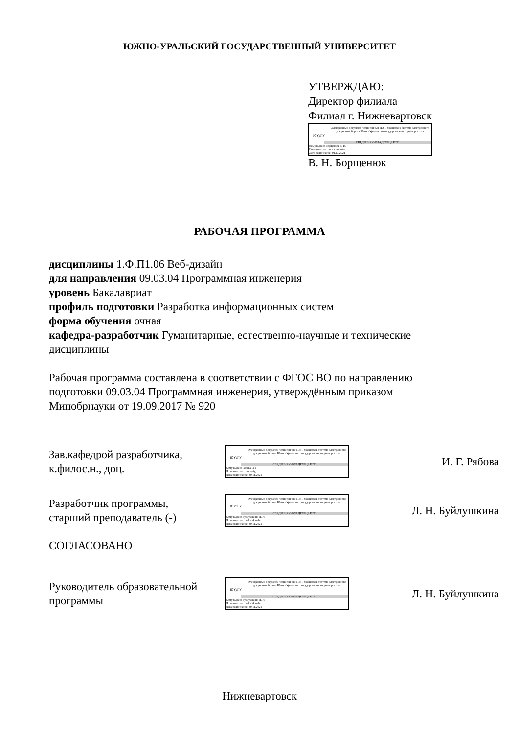ЮЖНО-УРАЛЬСКИЙ ГОСУДАРСТВЕННЫЙ УНИВЕРСИТЕТ
УТВЕРЖДАЮ:
Директор филиала
Филиал г. Нижневартовск
ЮУрГУ
Электронный документ, подписанный ПЭП, хранится в системе электронного документооборота Южно-Уральского государственного университета
СВЕДЕНИЯ О ВЛАДЕЛЬЦЕ ПЭП
Кому выдан: Борщенюк В. Н.
Пользователь: borshcheniukvn
Дата подписания: 01.12.2021
В. Н. Борщенюк
РАБОЧАЯ ПРОГРАММА
дисциплины 1.Ф.П1.06 Веб-дизайн
для направления 09.03.04 Программная инженерия
уровень Бакалавриат
профиль подготовки Разработка информационных систем
форма обучения очная
кафедра-разработчик Гуманитарные, естественно-научные и технические дисциплины
Рабочая программа составлена в соответствии с ФГОС ВО по направлению подготовки 09.03.04 Программная инженерия, утверждённым приказом Минобрнауки от 19.09.2017 № 920
Зав.кафедрой разработчика,
к.филос.н., доц.
ЮУрГУ
Электронный документ, подписанный ПЭП, хранится в системе электронного документооборота Южно-Уральского государственного университета
СВЕДЕНИЯ О ВЛАДЕЛЬЦЕ ПЭП
Кому выдан: Рябова И. Г.
Пользователь: riabovaig
Дата подписания: 30.11.2021
И. Г. Рябова
Разработчик программы,
старший преподаватель (-)
ЮУрГУ
Электронный документ, подписанный ПЭП, хранится в системе электронного документооборота Южно-Уральского государственного университета
СВЕДЕНИЯ О ВЛАДЕЛЬЦЕ ПЭП
Кому выдан: Буйлушкина Л. Н.
Пользователь: builushkinaln
Дата подписания: 30.11.2021
Л. Н. Буйлушкина
СОГЛАСОВАНО
Руководитель образовательной
программы
ЮУрГУ
Электронный документ, подписанный ПЭП, хранится в системе электронного документооборота Южно-Уральского государственного университета
СВЕДЕНИЯ О ВЛАДЕЛЬЦЕ ПЭП
Кому выдан: Буйлушкина Л. Н.
Пользователь: builushkinaln
Дата подписания: 30.11.2021
Л. Н. Буйлушкина
Нижневартовск